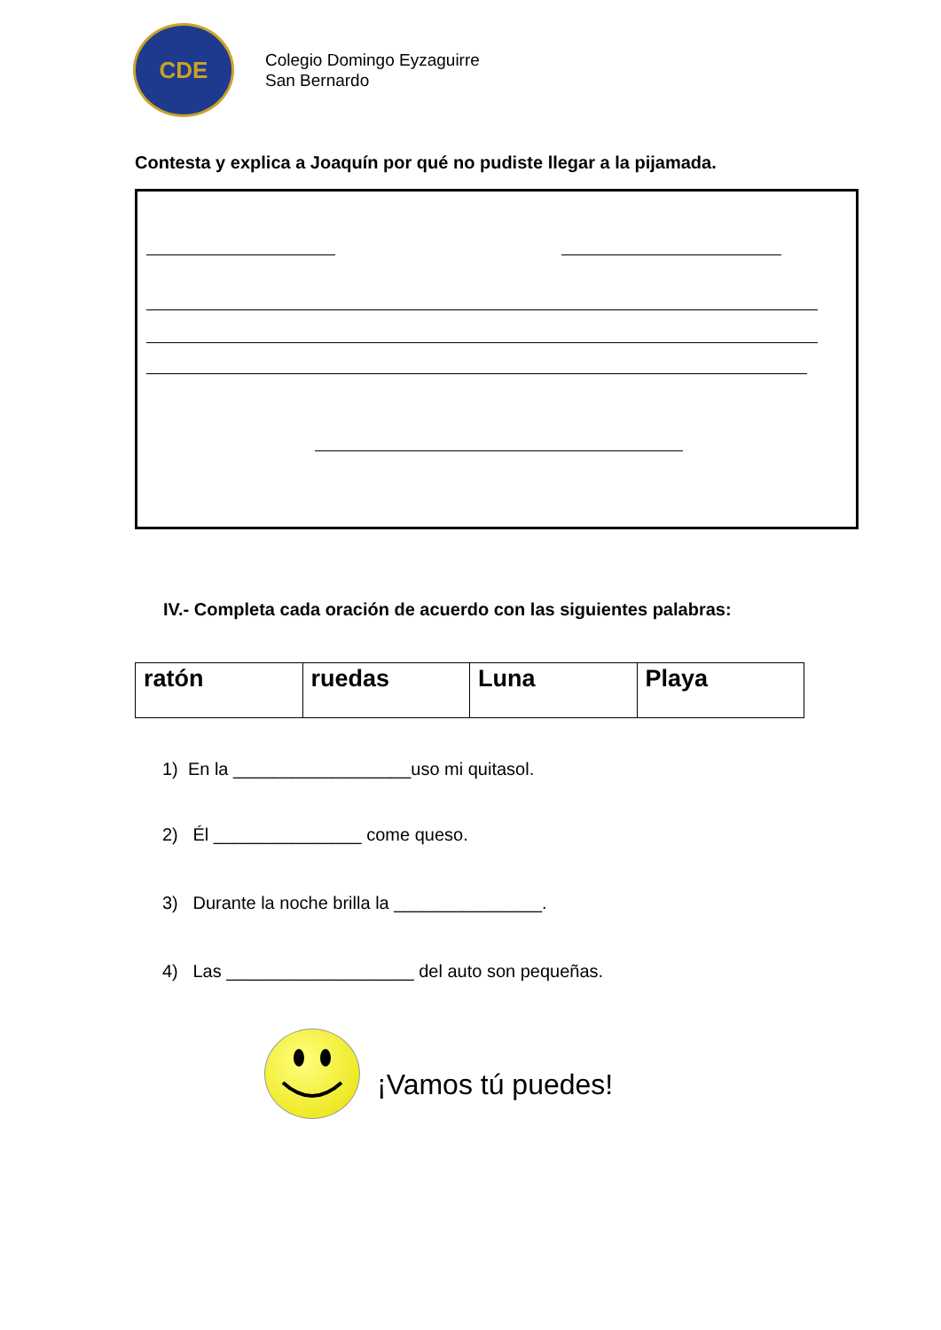CDE
Colegio Domingo Eyzaguirre
San Bernardo
Contesta y explica a Joaquín por qué no pudiste llegar a la pijamada.
IV.- Completa cada oración de acuerdo con las siguientes palabras:
| ratón | ruedas | Luna | Playa |
1) En la __________________uso mi quitasol.
2) Él _______________ come queso.
3) Durante la noche brilla la _______________.
4) Las ___________________ del auto son pequeñas.
¡Vamos tú puedes!